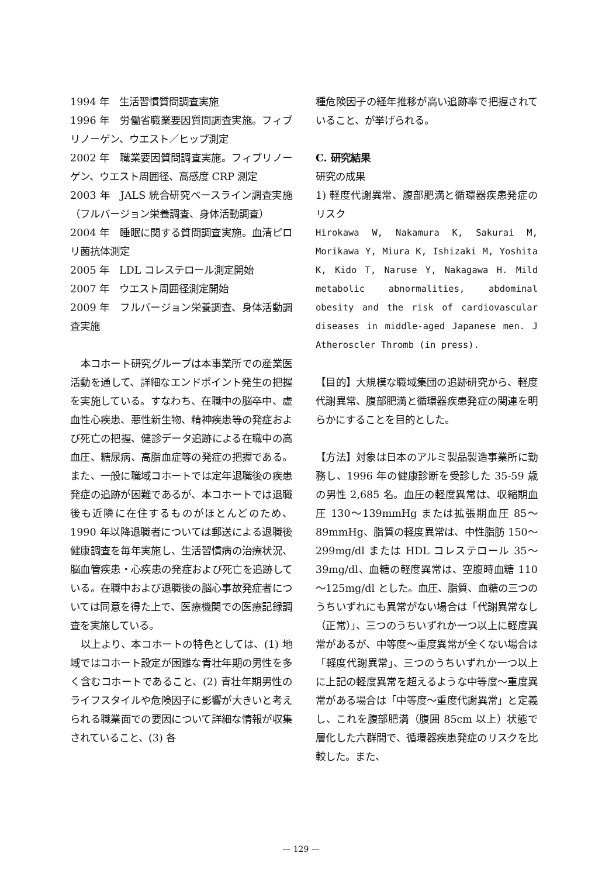1994 年　生活習慣質問調査実施
1996 年　労働省職業要因質問調査実施。フィブリノーゲン、ウエスト／ヒップ測定
2002 年　職業要因質問調査実施。フィブリノーゲン、ウエスト周囲径、高感度 CRP 測定
2003 年　JALS 統合研究ベースライン調査実施（フルバージョン栄養調査、身体活動調査）
2004 年　睡眠に関する質問調査実施。血清ピロリ菌抗体測定
2005 年　LDL コレステロール測定開始
2007 年　ウエスト周囲径測定開始
2009 年　フルバージョン栄養調査、身体活動調査実施
本コホート研究グループは本事業所での産業医活動を通して、詳細なエンドポイント発生の把握を実施している。すなわち、在職中の脳卒中、虚血性心疾患、悪性新生物、精神疾患等の発症および死亡の把握、健診データ追跡による在職中の高血圧、糖尿病、高脂血症等の発症の把握である。また、一般に職域コホートでは定年退職後の疾患発症の追跡が困難であるが、本コホートでは退職後も近隣に在住するものがほとんどのため、1990 年以降退職者については郵送による退職後健康調査を毎年実施し、生活習慣病の治療状況、脳血管疾患・心疾患の発症および死亡を追跡している。在職中および退職後の脳心事故発症者については同意を得た上で、医療機関での医療記録調査を実施している。
以上より、本コホートの特色としては、(1) 地域ではコホート設定が困難な青壮年期の男性を多く含むコホートであること、(2) 青壮年期男性のライフスタイルや危険因子に影響が大きいと考えられる職業面での要因について詳細な情報が収集されていること、(3) 各
種危険因子の経年推移が高い追跡率で把握されていること、が挙げられる。
C. 研究結果
研究の成果
1) 軽度代謝異常、腹部肥満と循環器疾患発症のリスク
Hirokawa W, Nakamura K, Sakurai M, Morikawa Y, Miura K, Ishizaki M, Yoshita K, Kido T, Naruse Y, Nakagawa H. Mild metabolic abnormalities, abdominal obesity and the risk of cardiovascular diseases in middle-aged Japanese men. J Atheroscler Thromb (in press).
【目的】大規模な職域集団の追跡研究から、軽度代謝異常、腹部肥満と循環器疾患発症の関連を明らかにすることを目的とした。
【方法】対象は日本のアルミ製品製造事業所に勤務し、1996 年の健康診断を受診した 35-59 歳の男性 2,685 名。血圧の軽度異常は、収縮期血圧 130～139mmHg または拡張期血圧 85～89mmHg、脂質の軽度異常は、中性脂肪 150～299mg/dl または HDL コレステロール 35～39mg/dl、血糖の軽度異常は、空腹時血糖 110～125mg/dl とした。血圧、脂質、血糖の三つのうちいずれにも異常がない場合は「代謝異常なし（正常）」、三つのうちいずれか一つ以上に軽度異常があるが、中等度～重度異常が全くない場合は「軽度代謝異常」、三つのうちいずれか一つ以上に上記の軽度異常を超えるような中等度～重度異常がある場合は「中等度～重度代謝異常」と定義し、これを腹部肥満（腹囲 85cm 以上）状態で層化した六群間で、循環器疾患発症のリスクを比較した。また、
— 129 —